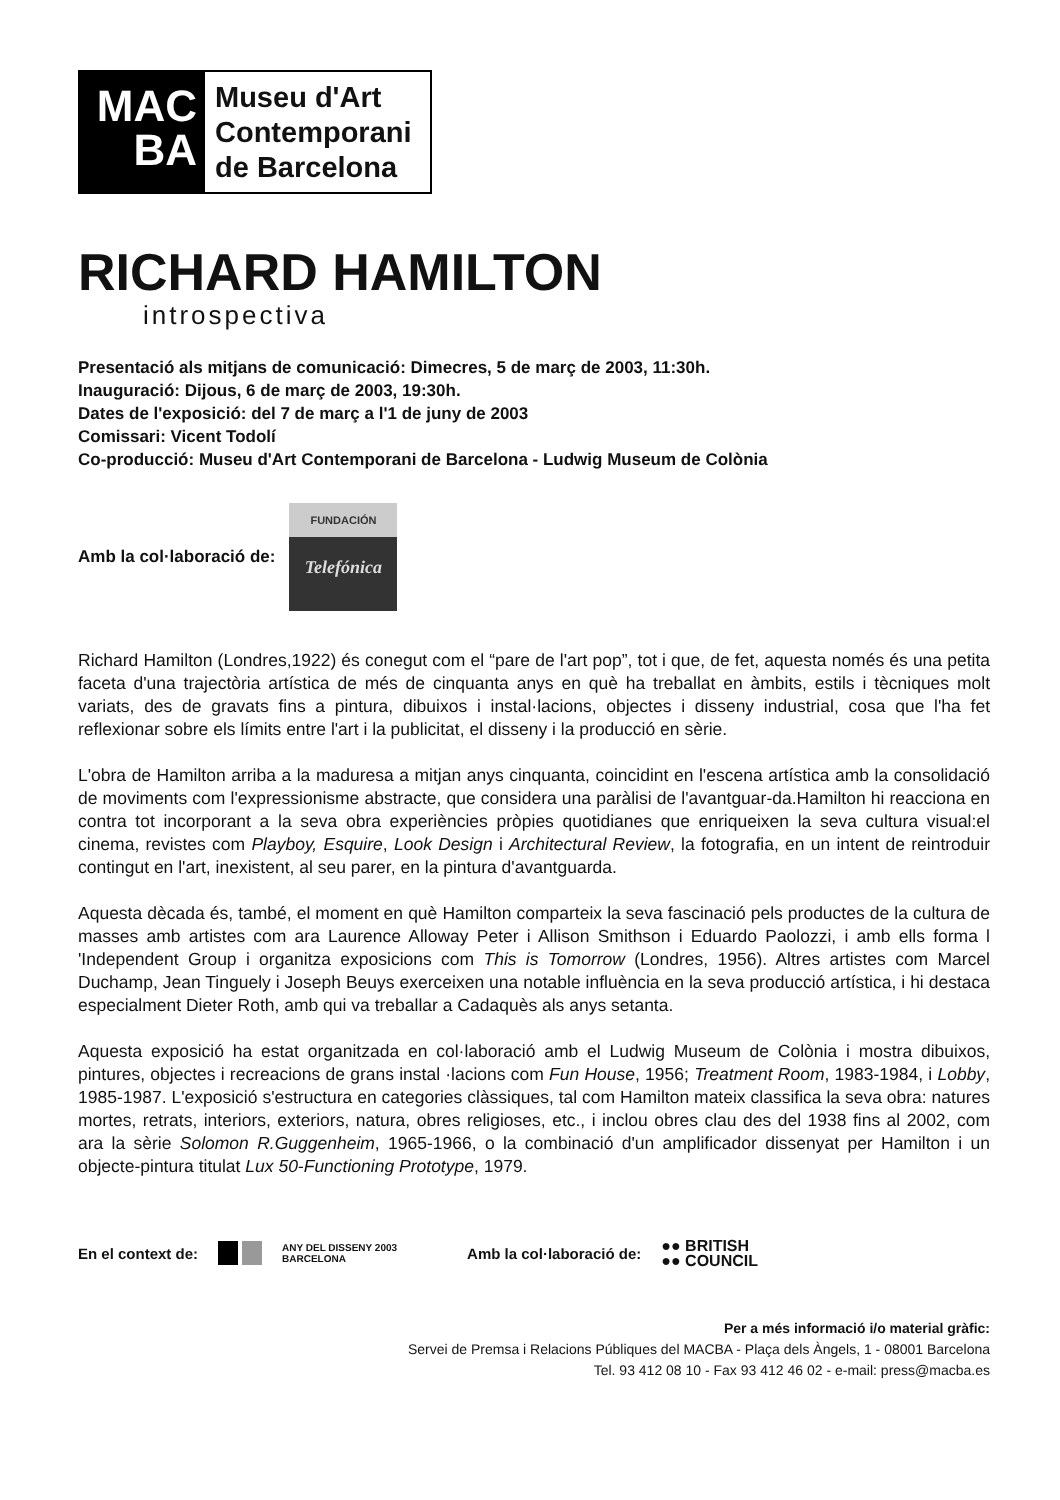MAC
BA
Museu d'Art
Contemporani
de Barcelona
RICHARD HAMILTON
introspectiva
Presentació als mitjans de comunicació: Dimecres, 5 de març de 2003, 11:30h.
Inauguració: Dijous, 6 de març de 2003, 19:30h.
Dates de l'exposició: del 7 de març a l'1 de juny de 2003
Comissari: Vicent Todolí
Co-producció: Museu d'Art Contemporani de Barcelona - Ludwig Museum de Colònia
Amb la col·laboració de:
FUNDACIÓN
Telefónica
Richard Hamilton (Londres,1922) és conegut com el “pare de l'art pop”, tot i que, de fet, aquesta només és una petita faceta d'una trajectòria artística de més de cinquanta anys en què ha treballat en àmbits, estils i tècniques molt variats, des de gravats fins a pintura, dibuixos i instal·lacions, objectes i disseny industrial, cosa que l'ha fet reflexionar sobre els límits entre l'art i la publicitat, el disseny i la producció en sèrie.
L'obra de Hamilton arriba a la maduresa a mitjan anys cinquanta, coincidint en l'escena artística amb la consolidació de moviments com l'expressionisme abstracte, que considera una paràlisi de l'avantguar-da.Hamilton hi reacciona en contra tot incorporant a la seva obra experiències pròpies quotidianes que enriqueixen la seva cultura visual:el cinema, revistes com Playboy, Esquire, Look Design i Architectural Review, la fotografia, en un intent de reintroduir contingut en l'art, inexistent, al seu parer, en la pintura d'avantguarda.
Aquesta dècada és, també, el moment en què Hamilton comparteix la seva fascinació pels productes de la cultura de masses amb artistes com ara Laurence Alloway Peter i Allison Smithson i Eduardo Paolozzi, i amb ells forma l 'Independent Group i organitza exposicions com This is Tomorrow (Londres, 1956). Altres artistes com Marcel Duchamp, Jean Tinguely i Joseph Beuys exerceixen una notable influència en la seva producció artística, i hi destaca especialment Dieter Roth, amb qui va treballar a Cadaquès als anys setanta.
Aquesta exposició ha estat organitzada en col·laboració amb el Ludwig Museum de Colònia i mostra dibuixos, pintures, objectes i recreacions de grans instal ·lacions com Fun House, 1956; Treatment Room, 1983-1984, i Lobby, 1985-1987. L'exposició s'estructura en categories clàssiques, tal com Hamilton mateix classifica la seva obra: natures mortes, retrats, interiors, exteriors, natura, obres religioses, etc., i inclou obres clau des del 1938 fins al 2002, com ara la sèrie Solomon R.Guggenheim, 1965-1966, o la combinació d'un amplificador dissenyat per Hamilton i un objecte-pintura titulat Lux 50-Functioning Prototype, 1979.
En el context de: ANY DEL DISSENY 2003
BARCELONA Amb la col·laboració de: ●● BRITISH
●● COUNCIL
Per a més informació i/o material gràfic:
Servei de Premsa i Relacions Públiques del MACBA - Plaça dels Àngels, 1 - 08001 Barcelona
Tel. 93 412 08 10 - Fax 93 412 46 02 - e-mail: press@macba.es